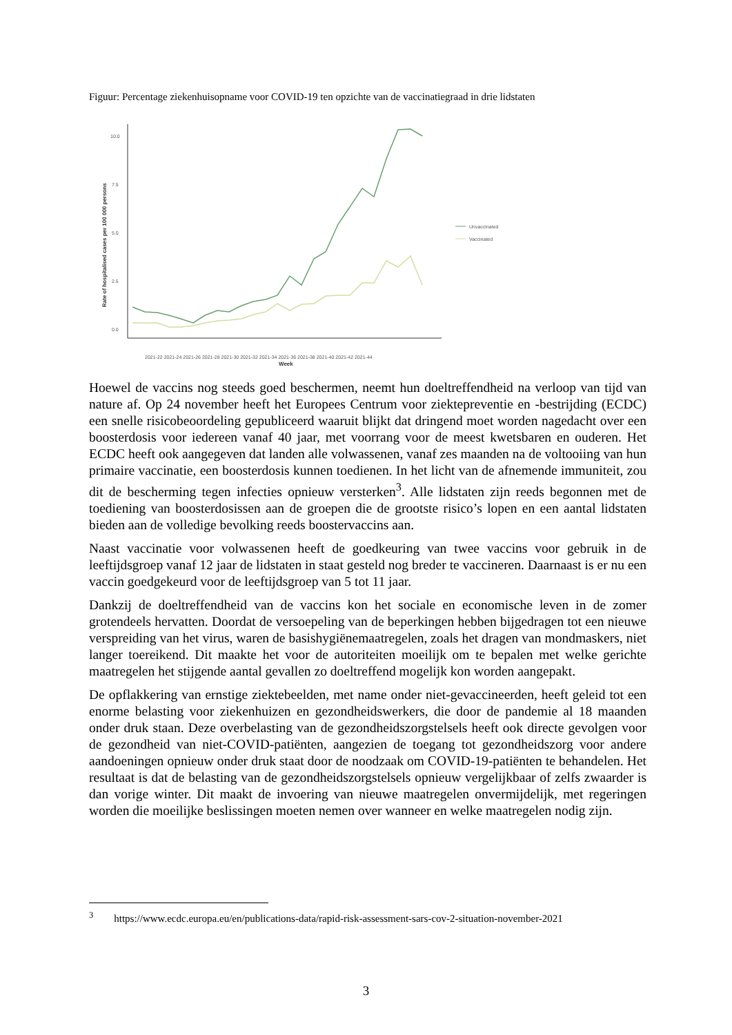Figuur: Percentage ziekenhuisopname voor COVID-19 ten opzichte van de vaccinatiegraad in drie lidstaten
10.0
7.5
5.0
2.5
0.0
Rate of hospitalised cases per 100 000 persons
Week
2021-22 2021-24 2021-26 2021-28 2021-30 2021-32 2021-34 2021-36 2021-38 2021-40 2021-42 2021-44
Unvaccinated
Vaccinated
Hoewel de vaccins nog steeds goed beschermen, neemt hun doeltreffendheid na verloop van tijd van nature af. Op 24 november heeft het Europees Centrum voor ziektepreventie en -bestrijding (ECDC) een snelle risicobeoordeling gepubliceerd waaruit blijkt dat dringend moet worden nagedacht over een boosterdosis voor iedereen vanaf 40 jaar, met voorrang voor de meest kwetsbaren en ouderen. Het ECDC heeft ook aangegeven dat landen alle volwassenen, vanaf zes maanden na de voltooiing van hun primaire vaccinatie, een boosterdosis kunnen toedienen. In het licht van de afnemende immuniteit, zou dit de bescherming tegen infecties opnieuw versterken<sup>3</sup>. Alle lidstaten zijn reeds begonnen met de toediening van boosterdosissen aan de groepen die de grootste risico’s lopen en een aantal lidstaten bieden aan de volledige bevolking reeds boostervaccins aan.
Naast vaccinatie voor volwassenen heeft de goedkeuring van twee vaccins voor gebruik in de leeftijdsgroep vanaf 12 jaar de lidstaten in staat gesteld nog breder te vaccineren. Daarnaast is er nu een vaccin goedgekeurd voor de leeftijdsgroep van 5 tot 11 jaar.
Dankzij de doeltreffendheid van de vaccins kon het sociale en economische leven in de zomer grotendeels hervatten. Doordat de versoepeling van de beperkingen hebben bijgedragen tot een nieuwe verspreiding van het virus, waren de basishygiënemaatregelen, zoals het dragen van mondmaskers, niet langer toereikend. Dit maakte het voor de autoriteiten moeilijk om te bepalen met welke gerichte maatregelen het stijgende aantal gevallen zo doeltreffend mogelijk kon worden aangepakt.
De opflakkering van ernstige ziektebeelden, met name onder niet-gevaccineerden, heeft geleid tot een enorme belasting voor ziekenhuizen en gezondheidswerkers, die door de pandemie al 18 maanden onder druk staan. Deze overbelasting van de gezondheidszorgstelsels heeft ook directe gevolgen voor de gezondheid van niet-COVID-patiënten, aangezien de toegang tot gezondheidszorg voor andere aandoeningen opnieuw onder druk staat door de noodzaak om COVID-19-patiënten te behandelen. Het resultaat is dat de belasting van de gezondheidszorgstelsels opnieuw vergelijkbaar of zelfs zwaarder is dan vorige winter. Dit maakt de invoering van nieuwe maatregelen onvermijdelijk, met regeringen worden die moeilijke beslissingen moeten nemen over wanneer en welke maatregelen nodig zijn.
<sup>3</sup> https://www.ecdc.europa.eu/en/publications-data/rapid-risk-assessment-sars-cov-2-situation-november-2021
3